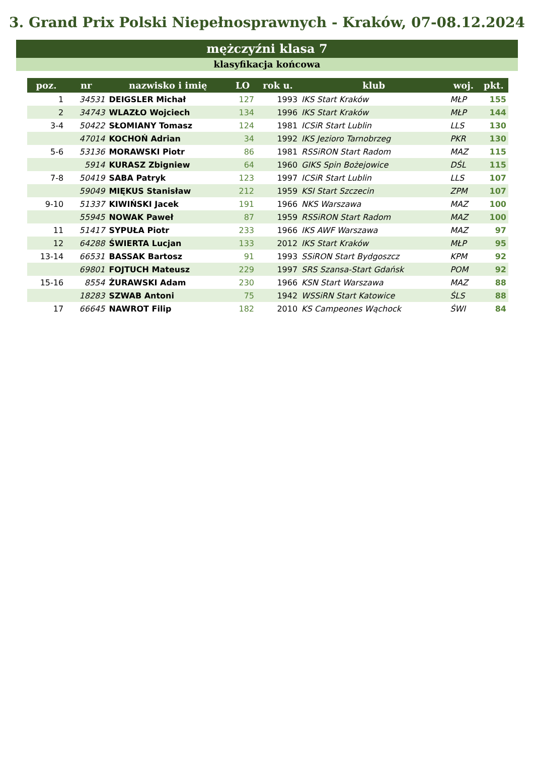3. Grand Prix Polski Niepełnosprawnych - Kraków, 07-08.12.2024
mężczyźni klasa 7
klasyfikacja końcowa
| poz. | nr | nazwisko i imię | LO | rok u. | klub | woj. | pkt. |
| --- | --- | --- | --- | --- | --- | --- | --- |
| 1 | 34531 | DEIGSLER Michał | 127 | 1993 | IKS Start Kraków | MŁP | 155 |
| 2 | 34743 | WLAZŁO Wojciech | 134 | 1996 | IKS Start Kraków | MŁP | 144 |
| 3-4 | 50422 | SŁOMIANY Tomasz | 124 | 1981 | ICSiR Start Lublin | LLS | 130 |
| | 47014 | KOCHOŃ Adrian | 34 | 1992 | IKS Jezioro Tarnobrzeg | PKR | 130 |
| 5-6 | 53136 | MORAWSKI Piotr | 86 | 1981 | RSSiRON Start Radom | MAZ | 115 |
| | 5914 | KURASZ Zbigniew | 64 | 1960 | GIKS Spin Bożejowice | DŚL | 115 |
| 7-8 | 50419 | SABA Patryk | 123 | 1997 | ICSiR Start Lublin | LLS | 107 |
| | 59049 | MIĘKUS Stanisław | 212 | 1959 | KSI Start Szczecin | ZPM | 107 |
| 9-10 | 51337 | KIWIŃSKI Jacek | 191 | 1966 | NKS Warszawa | MAZ | 100 |
| | 55945 | NOWAK Paweł | 87 | 1959 | RSSiRON Start Radom | MAZ | 100 |
| 11 | 51417 | SYPUŁA Piotr | 233 | 1966 | IKS AWF Warszawa | MAZ | 97 |
| 12 | 64288 | ŚWIERTA Lucjan | 133 | 2012 | IKS Start Kraków | MŁP | 95 |
| 13-14 | 66531 | BASSAK Bartosz | 91 | 1993 | SSiRON Start Bydgoszcz | KPM | 92 |
| | 69801 | FOJTUCH Mateusz | 229 | 1997 | SRS Szansa-Start Gdańsk | POM | 92 |
| 15-16 | 8554 | ŻURAWSKI Adam | 230 | 1966 | KSN Start Warszawa | MAZ | 88 |
| | 18283 | SZWAB Antoni | 75 | 1942 | WSSiRN Start Katowice | ŚLS | 88 |
| 17 | 66645 | NAWROT Filip | 182 | 2010 | KS Campeones Wąchock | ŚWI | 84 |